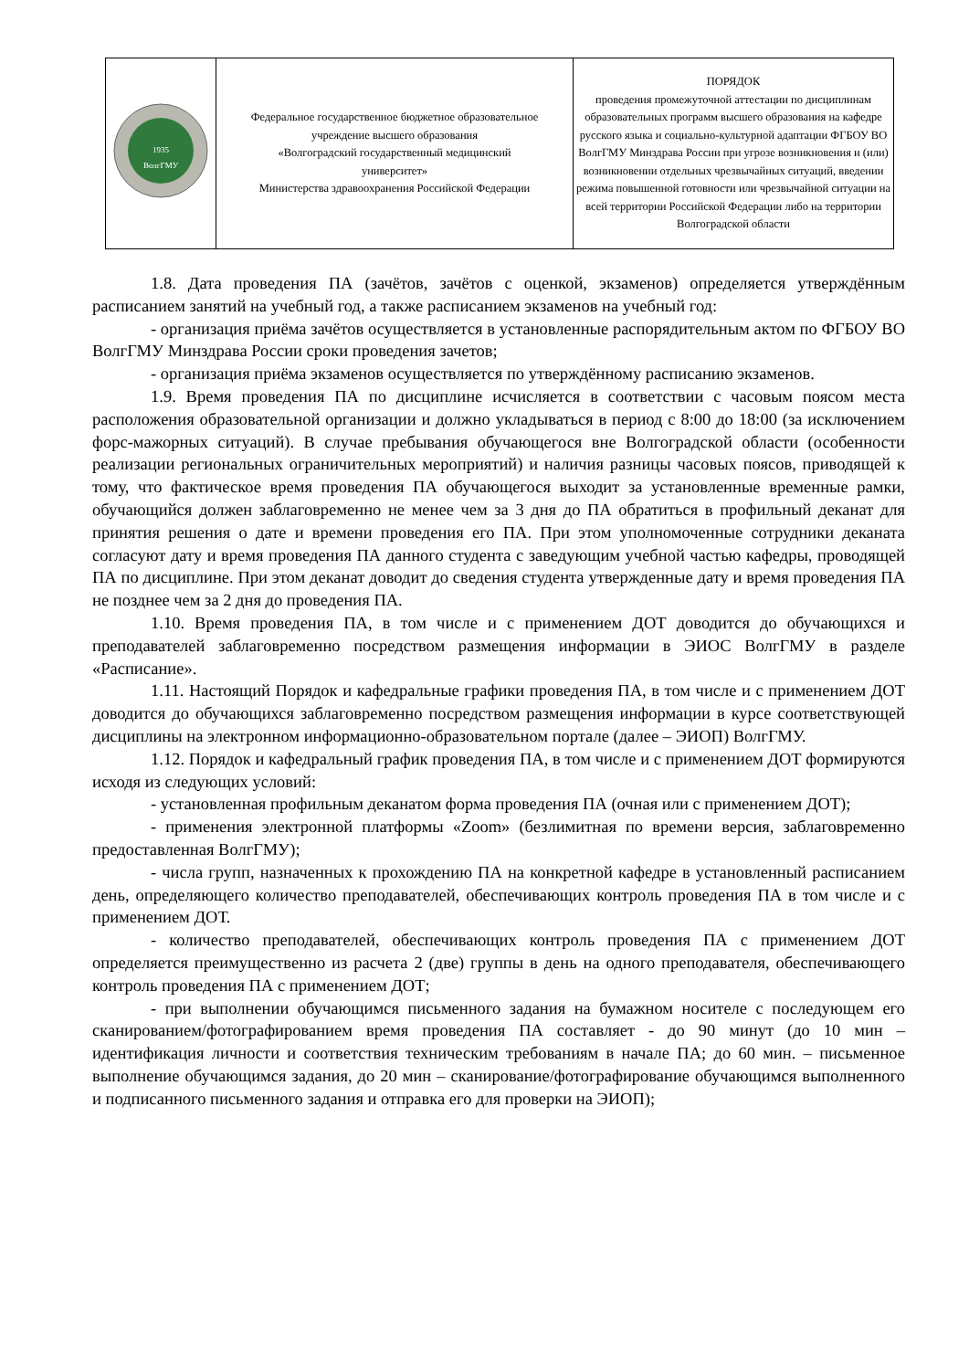| ВолгГМУ 1935 | Федеральное государственное бюджетное образовательное учреждение высшего образования «Волгоградский государственный медицинский университет» Министерства здравоохранения Российской Федерации | ПОРЯДОК проведения промежуточной аттестации по дисциплинам образовательных программ высшего образования на кафедре русского языка и социально-культурной адаптации ФГБОУ ВО ВолгГМУ Минздрава России при угрозе возникновения и (или) возникновении отдельных чрезвычайных ситуаций, введении режима повышенной готовности или чрезвычайной ситуации на всей территории Российской Федерации либо на территории Волгоградской области |
1.8. Дата проведения ПА (зачётов, зачётов с оценкой, экзаменов) определяется утверждённым расписанием занятий на учебный год, а также расписанием экзаменов на учебный год:
- организация приёма зачётов осуществляется в установленные распорядительным актом по ФГБОУ ВО ВолгГМУ Минздрава России сроки проведения зачетов;
- организация приёма экзаменов осуществляется по утверждённому расписанию экзаменов.
1.9. Время проведения ПА по дисциплине исчисляется в соответствии с часовым поясом места расположения образовательной организации и должно укладываться в период с 8:00 до 18:00 (за исключением форс-мажорных ситуаций). В случае пребывания обучающегося вне Волгоградской области (особенности реализации региональных ограничительных мероприятий) и наличия разницы часовых поясов, приводящей к тому, что фактическое время проведения ПА обучающегося выходит за установленные временные рамки, обучающийся должен заблаговременно не менее чем за 3 дня до ПА обратиться в профильный деканат для принятия решения о дате и времени проведения его ПА. При этом уполномоченные сотрудники деканата согласуют дату и время проведения ПА данного студента с заведующим учебной частью кафедры, проводящей ПА по дисциплине. При этом деканат доводит до сведения студента утвержденные дату и время проведения ПА не позднее чем за 2 дня до проведения ПА.
1.10. Время проведения ПА, в том числе и с применением ДОТ доводится до обучающихся и преподавателей заблаговременно посредством размещения информации в ЭИОС ВолгГМУ в разделе «Расписание».
1.11. Настоящий Порядок и кафедральные графики проведения ПА, в том числе и с применением ДОТ доводится до обучающихся заблаговременно посредством размещения информации в курсе соответствующей дисциплины на электронном информационно-образовательном портале (далее – ЭИОП) ВолгГМУ.
1.12. Порядок и кафедральный график проведения ПА, в том числе и с применением ДОТ формируются исходя из следующих условий:
- установленная профильным деканатом форма проведения ПА (очная или с применением ДОТ);
- применения электронной платформы «Zoom» (безлимитная по времени версия, заблаговременно предоставленная ВолгГМУ);
- числа групп, назначенных к прохождению ПА на конкретной кафедре в установленный расписанием день, определяющего количество преподавателей, обеспечивающих контроль проведения ПА в том числе и с применением ДОТ.
- количество преподавателей, обеспечивающих контроль проведения ПА с применением ДОТ определяется преимущественно из расчета 2 (две) группы в день на одного преподавателя, обеспечивающего контроль проведения ПА с применением ДОТ;
- при выполнении обучающимся письменного задания на бумажном носителе с последующем его сканированием/фотографированием время проведения ПА составляет - до 90 минут (до 10 мин – идентификация личности и соответствия техническим требованиям в начале ПА; до 60 мин. – письменное выполнение обучающимся задания, до 20 мин – сканирование/фотографирование обучающимся выполненного и подписанного письменного задания и отправка его для проверки на ЭИОП);